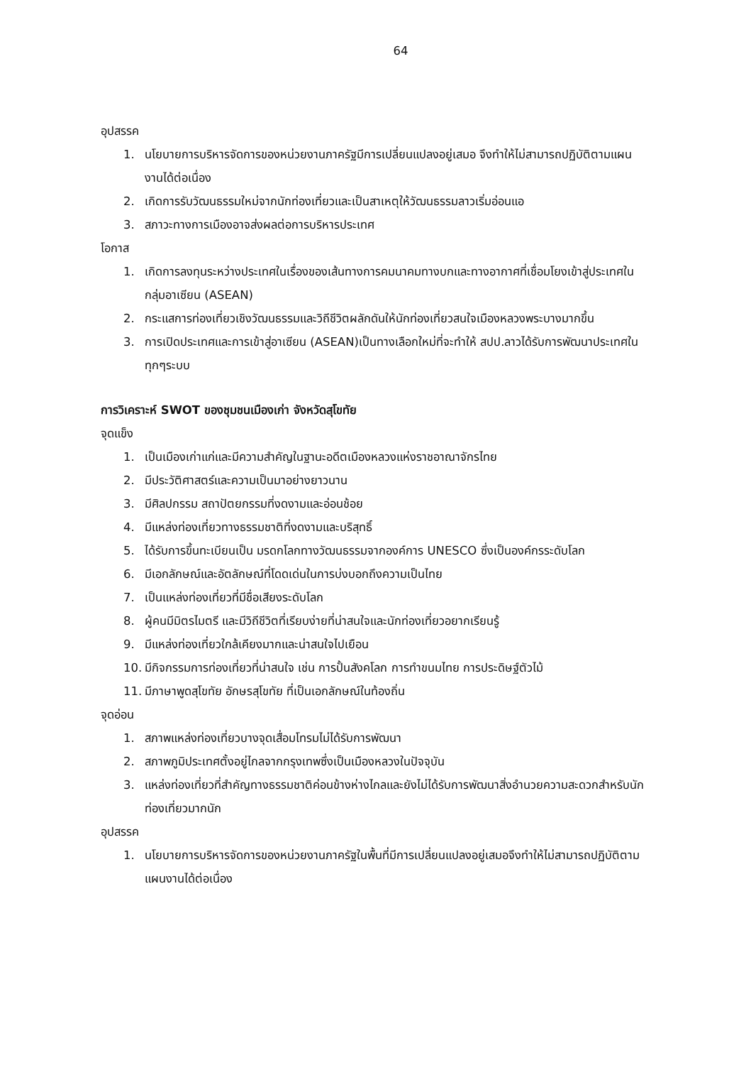64
อุปสรรค
1. นโยบายการบริหารจัดการของหน่วยงานภาครัฐมีการเปลี่ยนแปลงอยู่เสมอ จึงทำให้ไม่สามารถปฏิบัติตามแผนงานได้ต่อเนื่อง
2. เกิดการรับวัฒนธรรมใหม่จากนักท่องเที่ยวและเป็นสาเหตุให้วัฒนธรรมลาวเริ่มอ่อนแอ
3. สภาวะทางการเมืองอาจส่งผลต่อการบริหารประเทศ
โอกาส
1. เกิดการลงทุนระหว่างประเทศในเรื่องของเส้นทางการคมนาคมทางบกและทางอากาศที่เชื่อมโยงเข้าสู่ประเทศในกลุ่มอาเซียน (ASEAN)
2. กระแสการท่องเที่ยวเชิงวัฒนธรรมและวิถีชีวิตผลักดันให้นักท่องเที่ยวสนใจเมืองหลวงพระบางมากขึ้น
3. การเปิดประเทศและการเข้าสู่อาเซียน (ASEAN)เป็นทางเลือกใหม่ที่จะทำให้ สปป.ลาวได้รับการพัฒนาประเทศในทุกๆระบบ
การวิเคราะห์ SWOT ของชุมชนเมืองเก่า จังหวัดสุโขทัย
จุดแข็ง
1. เป็นเมืองเก่าแก่และมีความสำคัญในฐานะอดีตเมืองหลวงแห่งราชอาณาจักรไทย
2. มีประวัติศาสตร์และความเป็นมาอย่างยาวนาน
3. มีศิลปกรรม สถาปัตยกรรมที่งดงามและอ่อนช้อย
4. มีแหล่งท่องเที่ยวทางธรรมชาติที่งดงามและบริสุทธิ์
5. ได้รับการขึ้นทะเบียนเป็น มรดกโลกทางวัฒนธรรมจากองค์การ UNESCO ซึ่งเป็นองค์กรระดับโลก
6. มีเอกลักษณ์และอัตลักษณ์ที่โดดเด่นในการบ่งบอกถึงความเป็นไทย
7. เป็นแหล่งท่องเที่ยวที่มีชื่อเสียงระดับโลก
8. ผู้คนมีมิตรไมตรี และมีวิถีชีวิตที่เรียบง่ายที่น่าสนใจและนักท่องเที่ยวอยากเรียนรู้
9. มีแหล่งท่องเที่ยวใกล้เคียงมากและน่าสนใจไปเยือน
10. มีกิจกรรมการท่องเที่ยวที่น่าสนใจ เช่น การปั้นสังคโลก การทำขนมไทย การประดิษฐ์ตัวไม้
11. มีภาษาพูดสุโขทัย อักษรสุโขทัย ที่เป็นเอกลักษณ์ในท้องถิ่น
จุดอ่อน
1. สภาพแหล่งท่องเที่ยวบางจุดเสื่อมโทรมไม่ได้รับการพัฒนา
2. สภาพภูมิประเทศตั้งอยู่ไกลจากกรุงเทพซึ่งเป็นเมืองหลวงในปัจจุบัน
3. แหล่งท่องเที่ยวที่สำคัญทางธรรมชาติค่อนข้างห่างไกลและยังไม่ได้รับการพัฒนาสิ่งอำนวยความสะดวกสำหรับนักท่องเที่ยวมากนัก
อุปสรรค
1. นโยบายการบริหารจัดการของหน่วยงานภาครัฐในพื้นที่มีการเปลี่ยนแปลงอยู่เสมอจึงทำให้ไม่สามารถปฏิบัติตามแผนงานได้ต่อเนื่อง